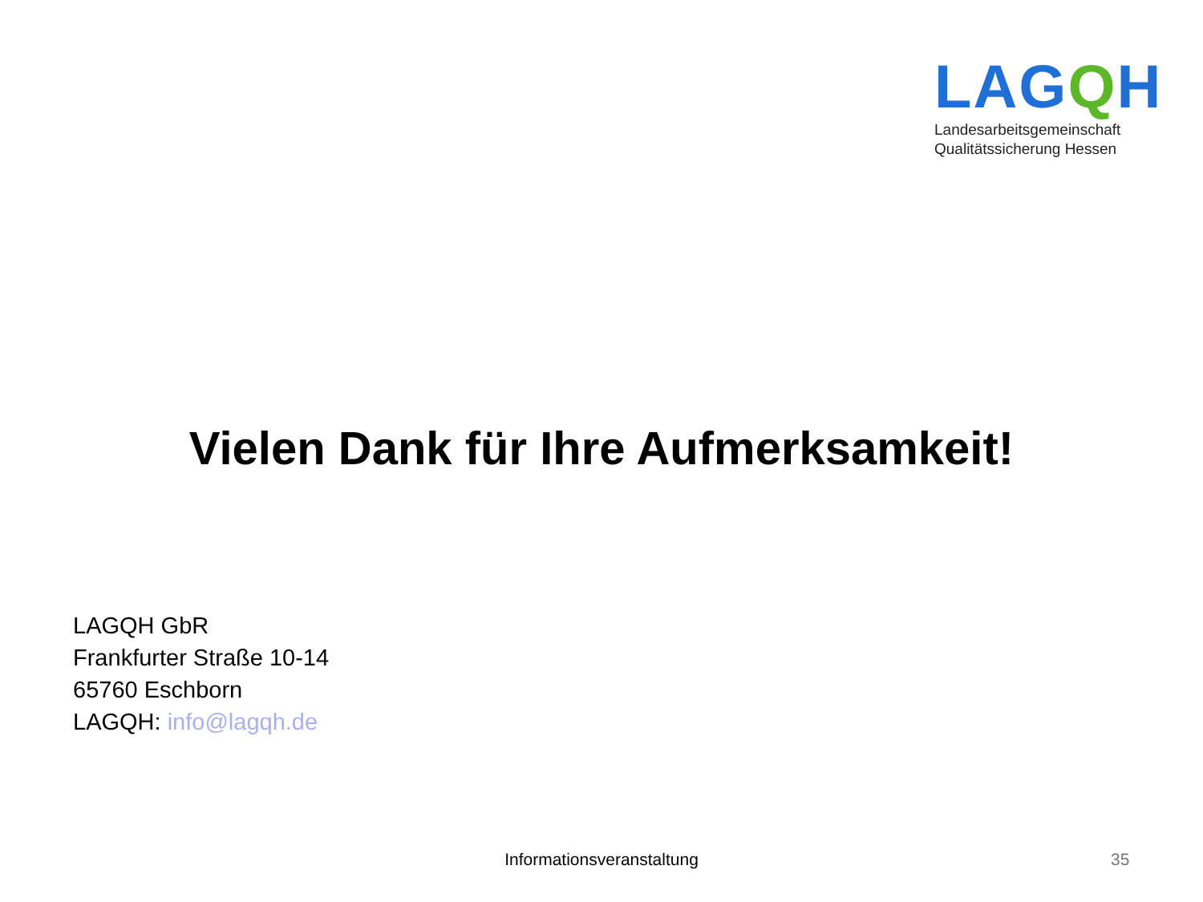LAGQH
Landesarbeitsgemeinschaft
Qualitätssicherung Hessen
Vielen Dank für Ihre Aufmerksamkeit!
LAGQH GbR
Frankfurter Straße 10-14
65760 Eschborn
LAGQH: info@lagqh.de
Informationsveranstaltung 35